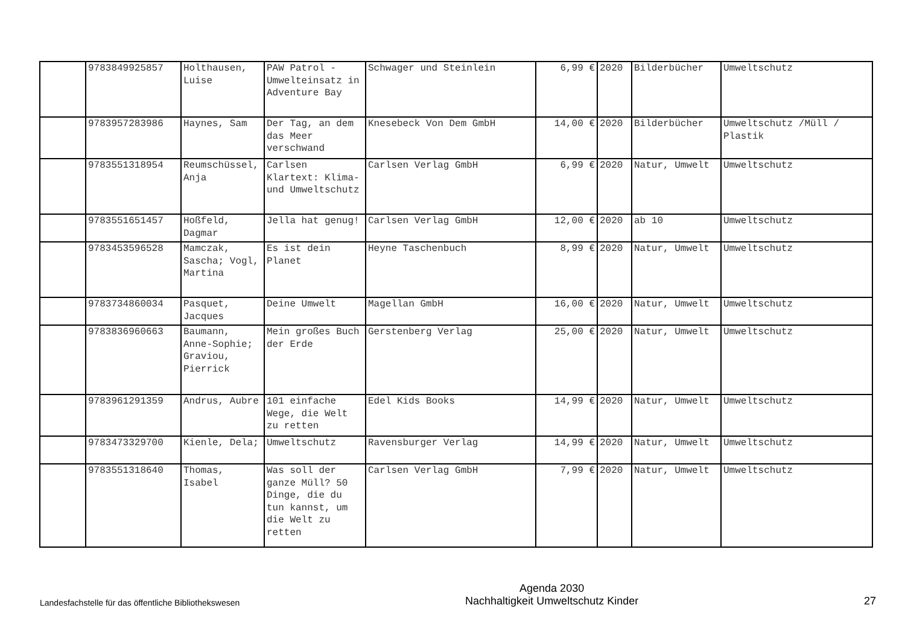| | 9783849925857 | Holthausen, Luise | PAW Patrol - Umwelteinsatz in Adventure Bay | Schwager und Steinlein | 6,99 € | 2020 | Bilderbücher | Umweltschutz |
| | 9783957283986 | Haynes, Sam | Der Tag, an dem das Meer verschwand | Knesebeck Von Dem GmbH | 14,00 € | 2020 | Bilderbücher | Umweltschutz /Müll / Plastik |
| | 9783551318954 | Reumschüssel, Anja | Carlsen Klartext: Klima- und Umweltschutz | Carlsen Verlag GmbH | 6,99 € | 2020 | Natur, Umwelt | Umweltschutz |
| | 9783551651457 | Hoßfeld, Dagmar | Jella hat genug! | Carlsen Verlag GmbH | 12,00 € | 2020 | ab 10 | Umweltschutz |
| | 9783453596528 | Mamczak, Sascha; Vogl, Martina | Es ist dein Planet | Heyne Taschenbuch | 8,99 € | 2020 | Natur, Umwelt | Umweltschutz |
| | 9783734860034 | Pasquet, Jacques | Deine Umwelt | Magellan GmbH | 16,00 € | 2020 | Natur, Umwelt | Umweltschutz |
| | 9783836960663 | Baumann, Anne-Sophie; Graviou, Pierrick | Mein großes Buch der Erde | Gerstenberg Verlag | 25,00 € | 2020 | Natur, Umwelt | Umweltschutz |
| | 9783961291359 | Andrus, Aubre | 101 einfache Wege, die Welt zu retten | Edel Kids Books | 14,99 € | 2020 | Natur, Umwelt | Umweltschutz |
| | 9783473329700 | Kienle, Dela; | Umweltschutz | Ravensburger Verlag | 14,99 € | 2020 | Natur, Umwelt | Umweltschutz |
| | 9783551318640 | Thomas, Isabel | Was soll der ganze Müll? 50 Dinge, die du tun kannst, um die Welt zu retten | Carlsen Verlag GmbH | 7,99 € | 2020 | Natur, Umwelt | Umweltschutz |
Landesfachstelle für das öffentliche Bibliothekswesen
Agenda 2030
Nachhaltigkeit Umweltschutz Kinder
27